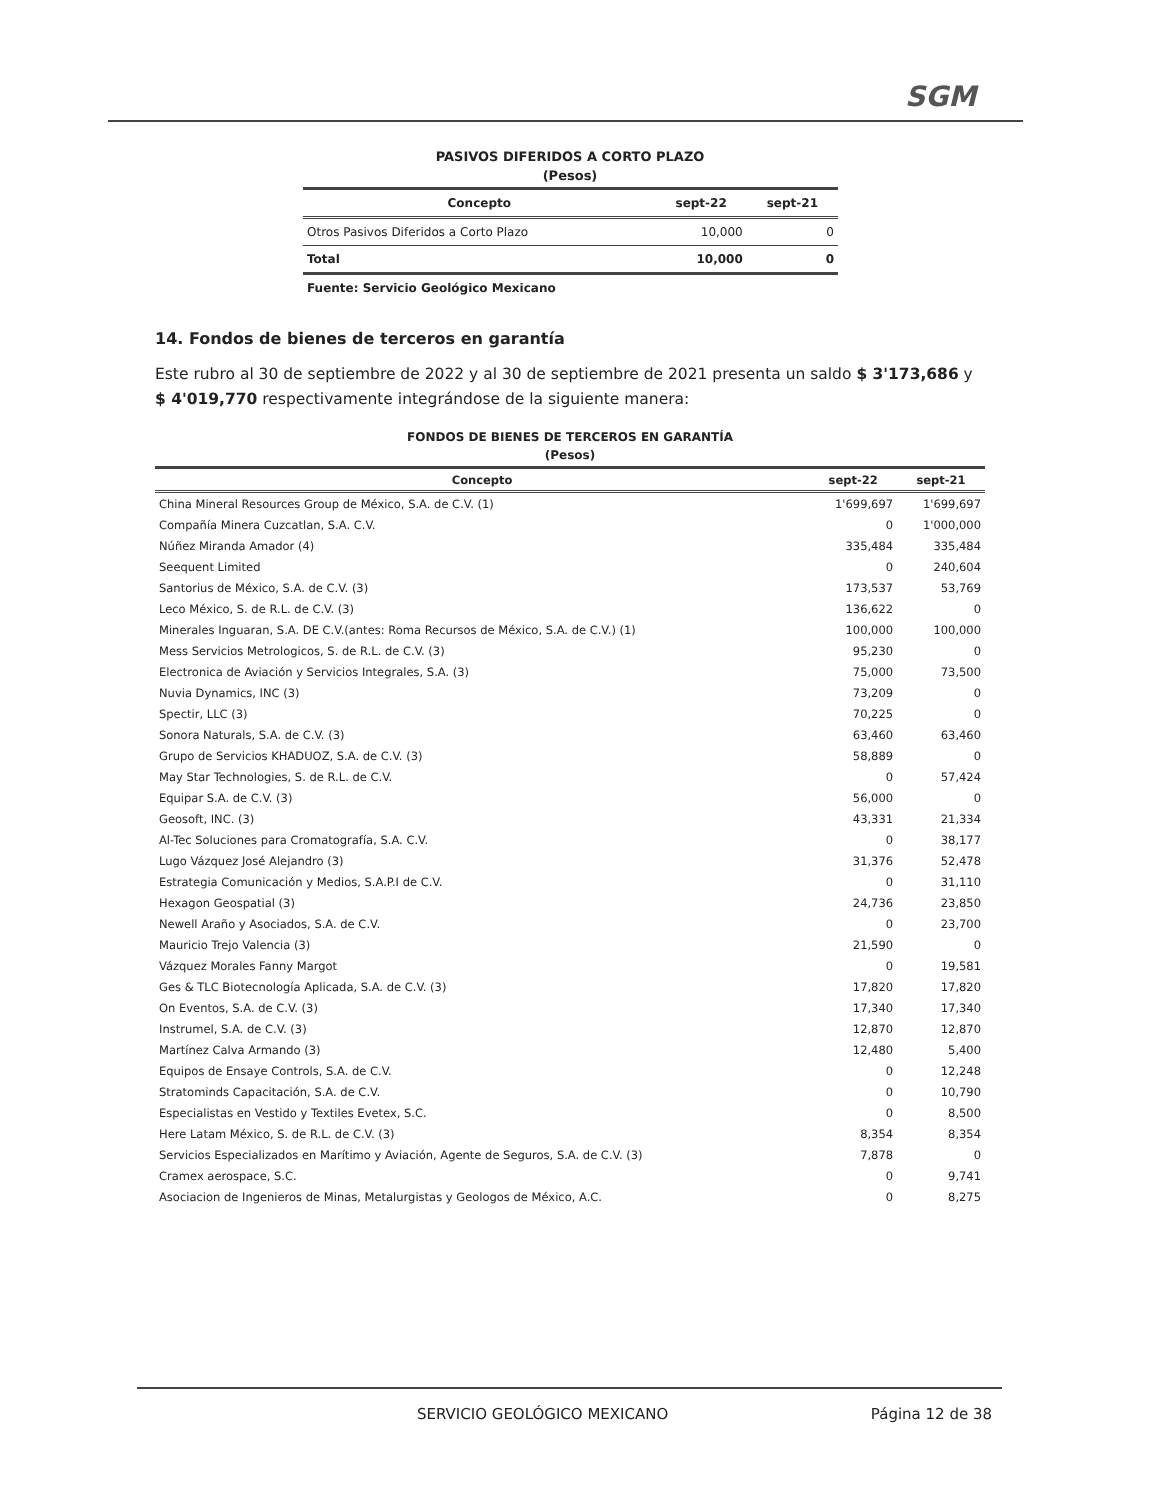SGM
PASIVOS DIFERIDOS A CORTO PLAZO
(Pesos)
| Concepto | sept-22 | sept-21 |
| --- | --- | --- |
| Otros Pasivos Diferidos a Corto Plazo | 10,000 | 0 |
| Total | 10,000 | 0 |
| Fuente: Servicio Geológico Mexicano | | |
14. Fondos de bienes de terceros en garantía
Este rubro al 30 de septiembre de 2022 y al 30 de septiembre de 2021 presenta un saldo $ 3'173,686 y $ 4'019,770 respectivamente integrándose de la siguiente manera:
FONDOS DE BIENES DE TERCEROS EN GARANTÍA
(Pesos)
| Concepto | sept-22 | sept-21 |
| --- | --- | --- |
| China Mineral Resources Group de México, S.A. de C.V. (1) | 1'699,697 | 1'699,697 |
| Compañía Minera Cuzcatlan, S.A. C.V. | 0 | 1'000,000 |
| Núñez Miranda Amador (4) | 335,484 | 335,484 |
| Seequent Limited | 0 | 240,604 |
| Santorius de México, S.A. de C.V. (3) | 173,537 | 53,769 |
| Leco México, S. de R.L. de C.V. (3) | 136,622 | 0 |
| Minerales Inguaran, S.A. DE C.V.(antes: Roma Recursos de México, S.A. de C.V.) (1) | 100,000 | 100,000 |
| Mess Servicios Metrologicos, S. de R.L. de C.V. (3) | 95,230 | 0 |
| Electronica de Aviación y Servicios Integrales, S.A. (3) | 75,000 | 73,500 |
| Nuvia Dynamics, INC (3) | 73,209 | 0 |
| Spectir, LLC (3) | 70,225 | 0 |
| Sonora Naturals, S.A. de C.V. (3) | 63,460 | 63,460 |
| Grupo de Servicios KHADUOZ, S.A. de C.V. (3) | 58,889 | 0 |
| May Star Technologies, S. de R.L. de C.V. | 0 | 57,424 |
| Equipar S.A. de C.V. (3) | 56,000 | 0 |
| Geosoft, INC. (3) | 43,331 | 21,334 |
| Al-Tec Soluciones para Cromatografía, S.A. C.V. | 0 | 38,177 |
| Lugo Vázquez José Alejandro (3) | 31,376 | 52,478 |
| Estrategia Comunicación y Medios, S.A.P.I de C.V. | 0 | 31,110 |
| Hexagon Geospatial (3) | 24,736 | 23,850 |
| Newell Araño y Asociados, S.A. de C.V. | 0 | 23,700 |
| Mauricio Trejo Valencia (3) | 21,590 | 0 |
| Vázquez Morales Fanny Margot | 0 | 19,581 |
| Ges & TLC Biotecnología Aplicada, S.A. de C.V. (3) | 17,820 | 17,820 |
| On Eventos, S.A. de C.V. (3) | 17,340 | 17,340 |
| Instrumel, S.A. de C.V. (3) | 12,870 | 12,870 |
| Martínez Calva Armando (3) | 12,480 | 5,400 |
| Equipos de Ensaye Controls, S.A. de C.V. | 0 | 12,248 |
| Stratominds Capacitación, S.A. de C.V. | 0 | 10,790 |
| Especialistas en Vestido y Textiles Evetex, S.C. | 0 | 8,500 |
| Here Latam México, S. de R.L. de C.V. (3) | 8,354 | 8,354 |
| Servicios Especializados en Marítimo y Aviación, Agente de Seguros, S.A. de C.V. (3) | 7,878 | 0 |
| Cramex aerospace, S.C. | 0 | 9,741 |
| Asociacion de Ingenieros de Minas, Metalurgistas y Geologos de México, A.C. | 0 | 8,275 |
SERVICIO GEOLÓGICO MEXICANO Página 12 de 38